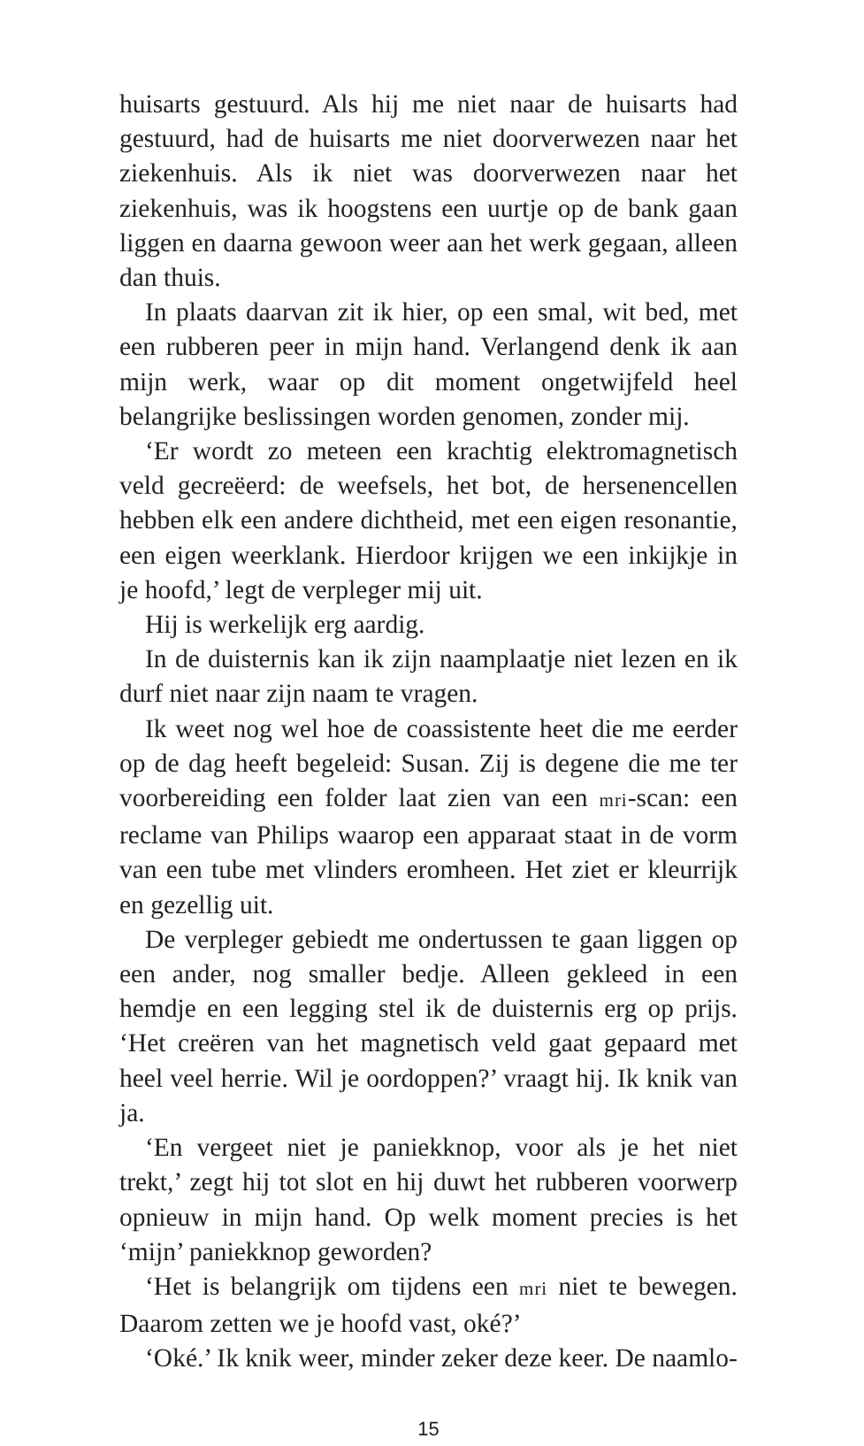huisarts gestuurd. Als hij me niet naar de huisarts had gestuurd, had de huisarts me niet doorverwezen naar het ziekenhuis. Als ik niet was doorverwezen naar het ziekenhuis, was ik hoogstens een uurtje op de bank gaan liggen en daarna gewoon weer aan het werk gegaan, alleen dan thuis.
In plaats daarvan zit ik hier, op een smal, wit bed, met een rubberen peer in mijn hand. Verlangend denk ik aan mijn werk, waar op dit moment ongetwijfeld heel belangrijke beslissingen worden genomen, zonder mij.
‘Er wordt zo meteen een krachtig elektromagnetisch veld gecreëerd: de weefsels, het bot, de hersenencellen hebben elk een andere dichtheid, met een eigen resonantie, een eigen weerklank. Hierdoor krijgen we een inkijkje in je hoofd,’ legt de verpleger mij uit.
Hij is werkelijk erg aardig.
In de duisternis kan ik zijn naamplaatje niet lezen en ik durf niet naar zijn naam te vragen.
Ik weet nog wel hoe de coassistente heet die me eerder op de dag heeft begeleid: Susan. Zij is degene die me ter voorbereiding een folder laat zien van een mri-scan: een reclame van Philips waarop een apparaat staat in de vorm van een tube met vlinders eromheen. Het ziet er kleurrijk en gezellig uit.
De verpleger gebiedt me ondertussen te gaan liggen op een ander, nog smaller bedje. Alleen gekleed in een hemdje en een legging stel ik de duisternis erg op prijs. ‘Het creëren van het magnetisch veld gaat gepaard met heel veel herrie. Wil je oordoppen?’ vraagt hij. Ik knik van ja.
‘En vergeet niet je paniekknop, voor als je het niet trekt,’ zegt hij tot slot en hij duwt het rubberen voorwerp opnieuw in mijn hand. Op welk moment precies is het ‘mijn’ paniekknop geworden?
‘Het is belangrijk om tijdens een mri niet te bewegen. Daarom zetten we je hoofd vast, oké?’
‘Oké.’ Ik knik weer, minder zeker deze keer. De naamlo-
15